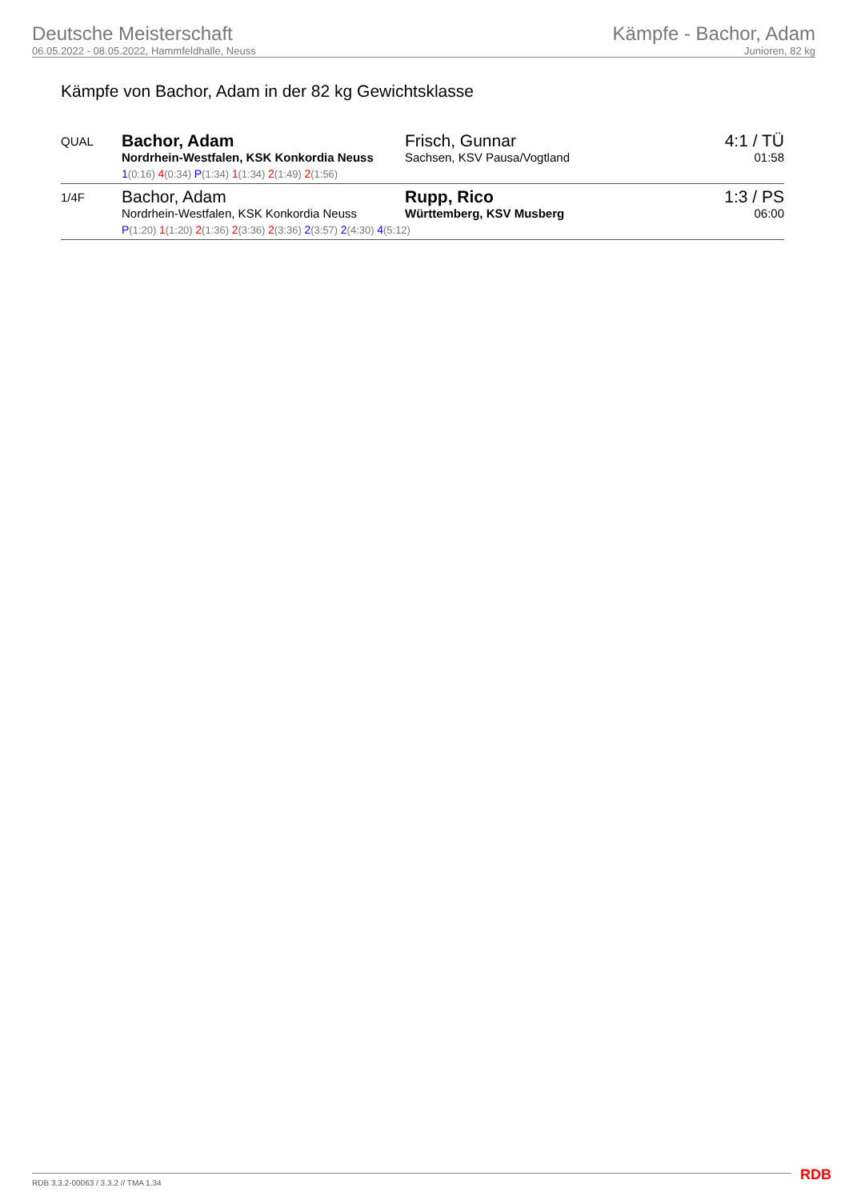Deutsche Meisterschaft
06.05.2022 - 08.05.2022, Hammfeldhalle, Neuss
Kämpfe - Bachor, Adam
Junioren, 82 kg
Kämpfe von Bachor, Adam in der 82 kg Gewichtsklasse
| QUAL | Bachor, Adam Nordrhein-Westfalen, KSK Konkordia Neuss Frisch, Gunnar Sachsen, KSV Pausa/Vogtland 1 (0:16) 4 (0:34) P (1:34) 1 (1:34) 2 (1:49) 2 (1:56) | 4:1 / TÜ 01:58 |
| 1/4F | Bachor, Adam Nordrhein-Westfalen, KSK Konkordia Neuss Rupp, Rico Württemberg, KSV Musberg P (1:20) 1 (1:20) 2 (1:36) 2 (3:36) 2 (3:36) 2 (3:57) 2 (4:30) 4 (5:12) | 1:3 / PS 06:00 |
RDB 3.3.2-00063 / 3.3.2 // TMA 1.34
RDB